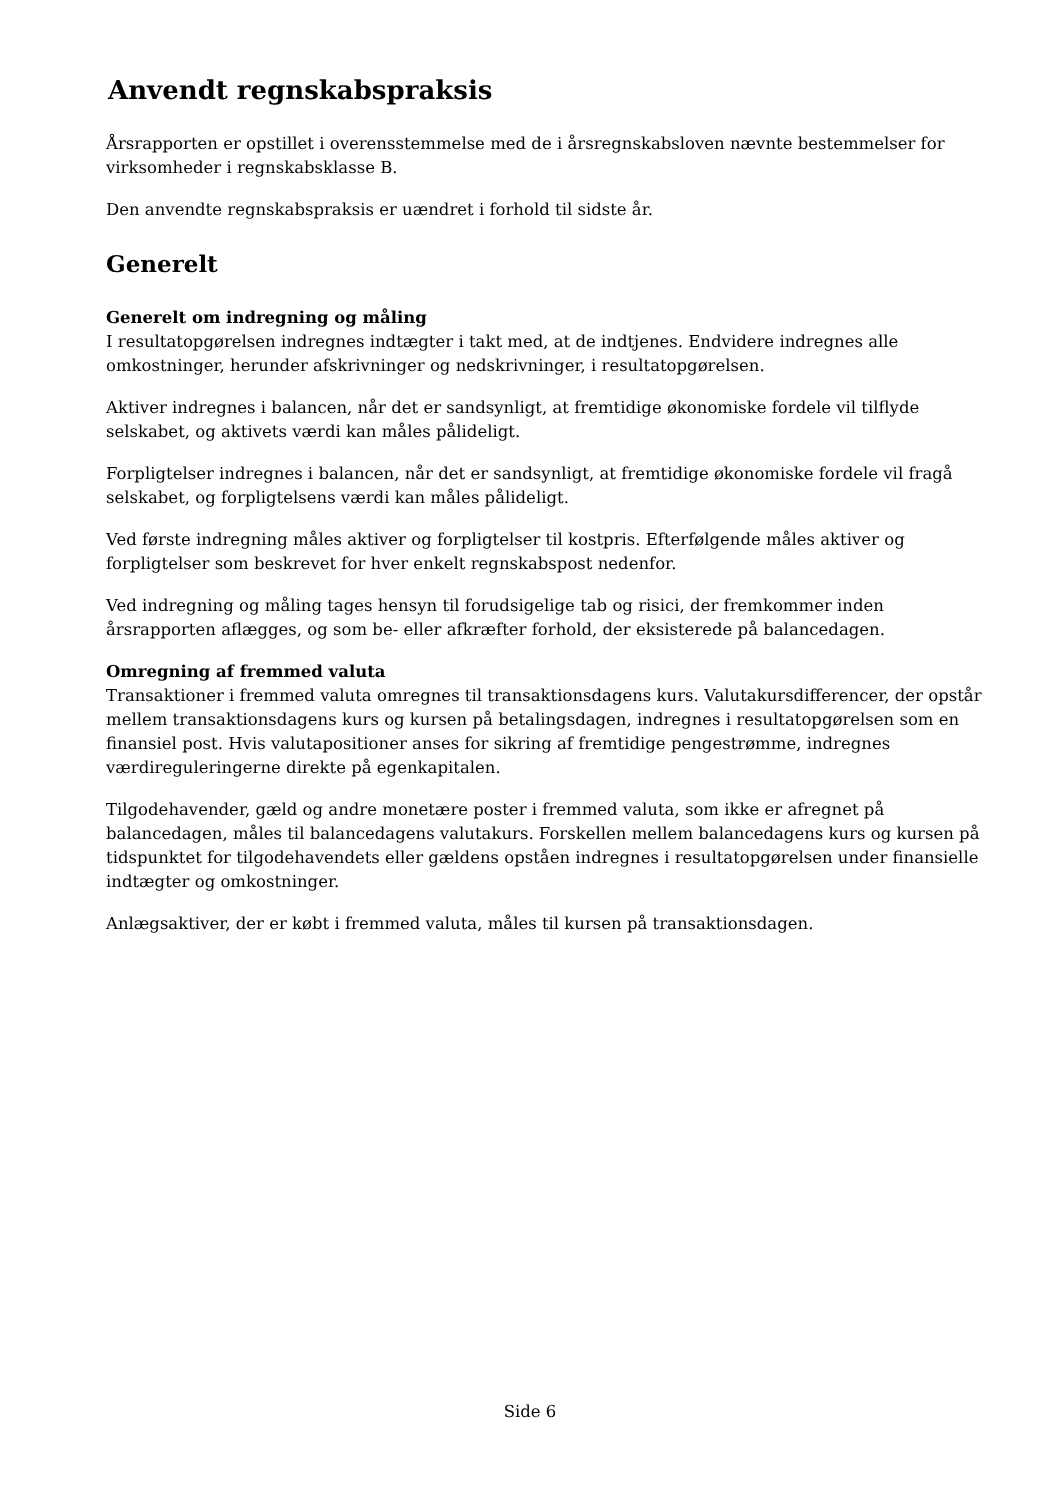Anvendt regnskabspraksis
Årsrapporten er opstillet i overensstemmelse med de i årsregnskabsloven nævnte bestemmelser for virksomheder i regnskabsklasse B.
Den anvendte regnskabspraksis er uændret i forhold til sidste år.
Generelt
Generelt om indregning og måling
I resultatopgørelsen indregnes indtægter i takt med, at de indtjenes. Endvidere indregnes alle omkostninger, herunder afskrivninger og nedskrivninger, i resultatopgørelsen.
Aktiver indregnes i balancen, når det er sandsynligt, at fremtidige økonomiske fordele vil tilflyde selskabet, og aktivets værdi kan måles pålideligt.
Forpligtelser indregnes i balancen, når det er sandsynligt, at fremtidige økonomiske fordele vil fragå selskabet, og forpligtelsens værdi kan måles pålideligt.
Ved første indregning måles aktiver og forpligtelser til kostpris. Efterfølgende måles aktiver og forpligtelser som beskrevet for hver enkelt regnskabspost nedenfor.
Ved indregning og måling tages hensyn til forudsigelige tab og risici, der fremkommer inden årsrapporten aflægges, og som be- eller afkræfter forhold, der eksisterede på balancedagen.
Omregning af fremmed valuta
Transaktioner i fremmed valuta omregnes til transaktionsdagens kurs. Valutakursdifferencer, der opstår mellem transaktionsdagens kurs og kursen på betalingsdagen, indregnes i resultatopgørelsen som en finansiel post. Hvis valutapositioner anses for sikring af fremtidige pengestrømme, indregnes værdireguleringerne direkte på egenkapitalen.
Tilgodehavender, gæld og andre monetære poster i fremmed valuta, som ikke er afregnet på balancedagen, måles til balancedagens valutakurs. Forskellen mellem balancedagens kurs og kursen på tidspunktet for tilgodehavendets eller gældens opståen indregnes i resultatopgørelsen under finansielle indtægter og omkostninger.
Anlægsaktiver, der er købt i fremmed valuta, måles til kursen på transaktionsdagen.
Side 6